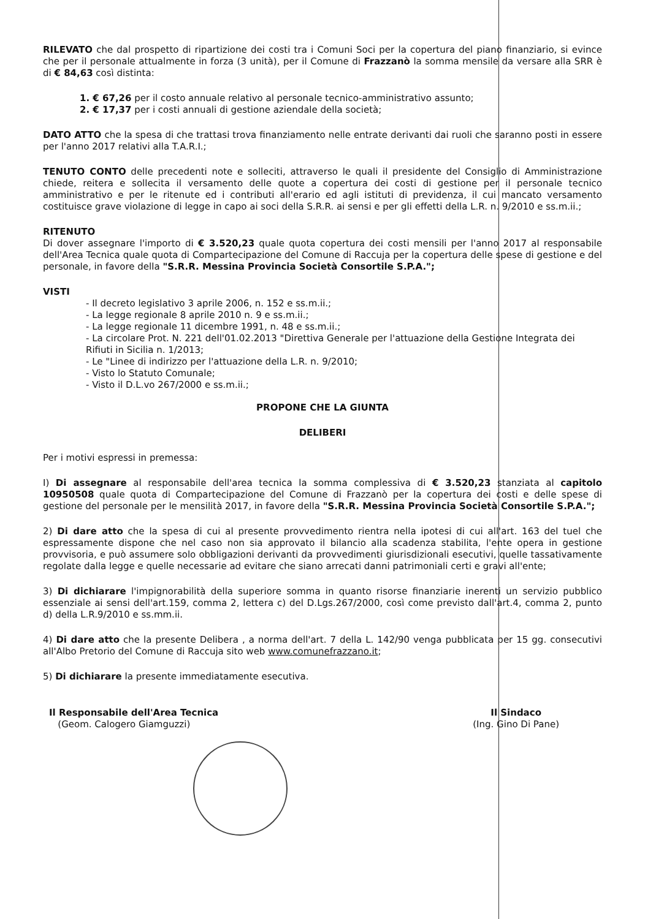RILEVATO che dal prospetto di ripartizione dei costi tra i Comuni Soci per la copertura del piano finanziario, si evince che per il personale attualmente in forza (3 unità), per il Comune di Frazzanò la somma mensile da versare alla SRR è di € 84,63 così distinta:
1. € 67,26 per il costo annuale relativo al personale tecnico-amministrativo assunto;
2. € 17,37 per i costi annuali di gestione aziendale della società;
DATO ATTO che la spesa di che trattasi trova finanziamento nelle entrate derivanti dai ruoli che saranno posti in essere per l'anno 2017 relativi alla T.A.R.I.;
TENUTO CONTO delle precedenti note e solleciti, attraverso le quali il presidente del Consiglio di Amministrazione chiede, reitera e sollecita il versamento delle quote a copertura dei costi di gestione per il personale tecnico amministrativo e per le ritenute ed i contributi all'erario ed agli istituti di previdenza, il cui mancato versamento costituisce grave violazione di legge in capo ai soci della S.R.R. ai sensi e per gli effetti della L.R. n. 9/2010 e ss.m.ii.;
RITENUTO
Di dover assegnare l'importo di € 3.520,23 quale quota copertura dei costi mensili per l'anno 2017 al responsabile dell'Area Tecnica quale quota di Compartecipazione del Comune di Raccuja per la copertura delle spese di gestione e del personale, in favore della "S.R.R. Messina Provincia Società Consortile S.P.A.";
VISTI
- Il decreto legislativo 3 aprile 2006, n. 152 e ss.m.ii.;
- La legge regionale 8 aprile 2010 n. 9 e ss.m.ii.;
- La legge regionale 11 dicembre 1991, n. 48 e ss.m.ii.;
- La circolare Prot. N. 221 dell'01.02.2013 "Direttiva Generale per l'attuazione della Gestione Integrata dei Rifiuti in Sicilia n. 1/2013;
- Le "Linee di indirizzo per l'attuazione della L.R. n. 9/2010;
- Visto lo Statuto Comunale;
- Visto il D.L.vo 267/2000 e ss.m.ii.;
PROPONE CHE LA GIUNTA
DELIBERI
Per i motivi espressi in premessa:
I) Di assegnare al responsabile dell'area tecnica la somma complessiva di € 3.520,23 stanziata al capitolo 10950508 quale quota di Compartecipazione del Comune di Frazzanò per la copertura dei costi e delle spese di gestione del personale per le mensilità 2017, in favore della "S.R.R. Messina Provincia Società Consortile S.P.A.";
2) Di dare atto che la spesa di cui al presente provvedimento rientra nella ipotesi di cui all'art. 163 del tuel che espressamente dispone che nel caso non sia approvato il bilancio alla scadenza stabilita, l'ente opera in gestione provvisoria, e può assumere solo obbligazioni derivanti da provvedimenti giurisdizionali esecutivi, quelle tassativamente regolate dalla legge e quelle necessarie ad evitare che siano arrecati danni patrimoniali certi e gravi all'ente;
3) Di dichiarare l'impignorabilità della superiore somma in quanto risorse finanziarie inerenti un servizio pubblico essenziale ai sensi dell'art.159, comma 2, lettera c) del D.Lgs.267/2000, così come previsto dall'art.4, comma 2, punto d) della L.R.9/2010 e ss.mm.ii.
4) Di dare atto che la presente Delibera , a norma dell'art. 7 della L. 142/90 venga pubblicata per 15 gg. consecutivi all'Albo Pretorio del Comune di Raccuja sito web www.comunefrazzano.it;
5) Di dichiarare la presente immediatamente esecutiva.
Il Responsabile dell'Area Tecnica
(Geom. Calogero Giamguzzi)
Il Sindaco
(Ing. Gino Di Pane)